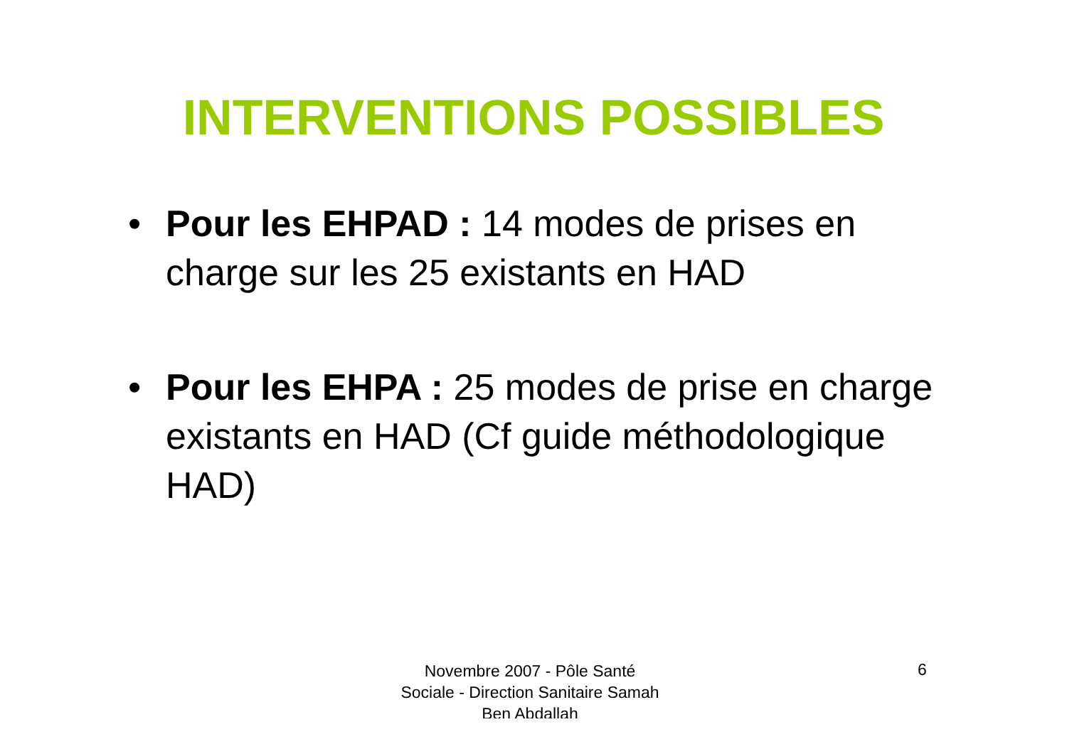INTERVENTIONS POSSIBLES
• Pour les EHPAD : 14 modes de prises en charge sur les 25 existants en HAD
• Pour les EHPA : 25 modes de prise en charge existants en HAD (Cf guide méthodologique HAD)
Novembre 2007 - Pôle Santé Sociale - Direction Sanitaire Samah Ben Abdallah
6